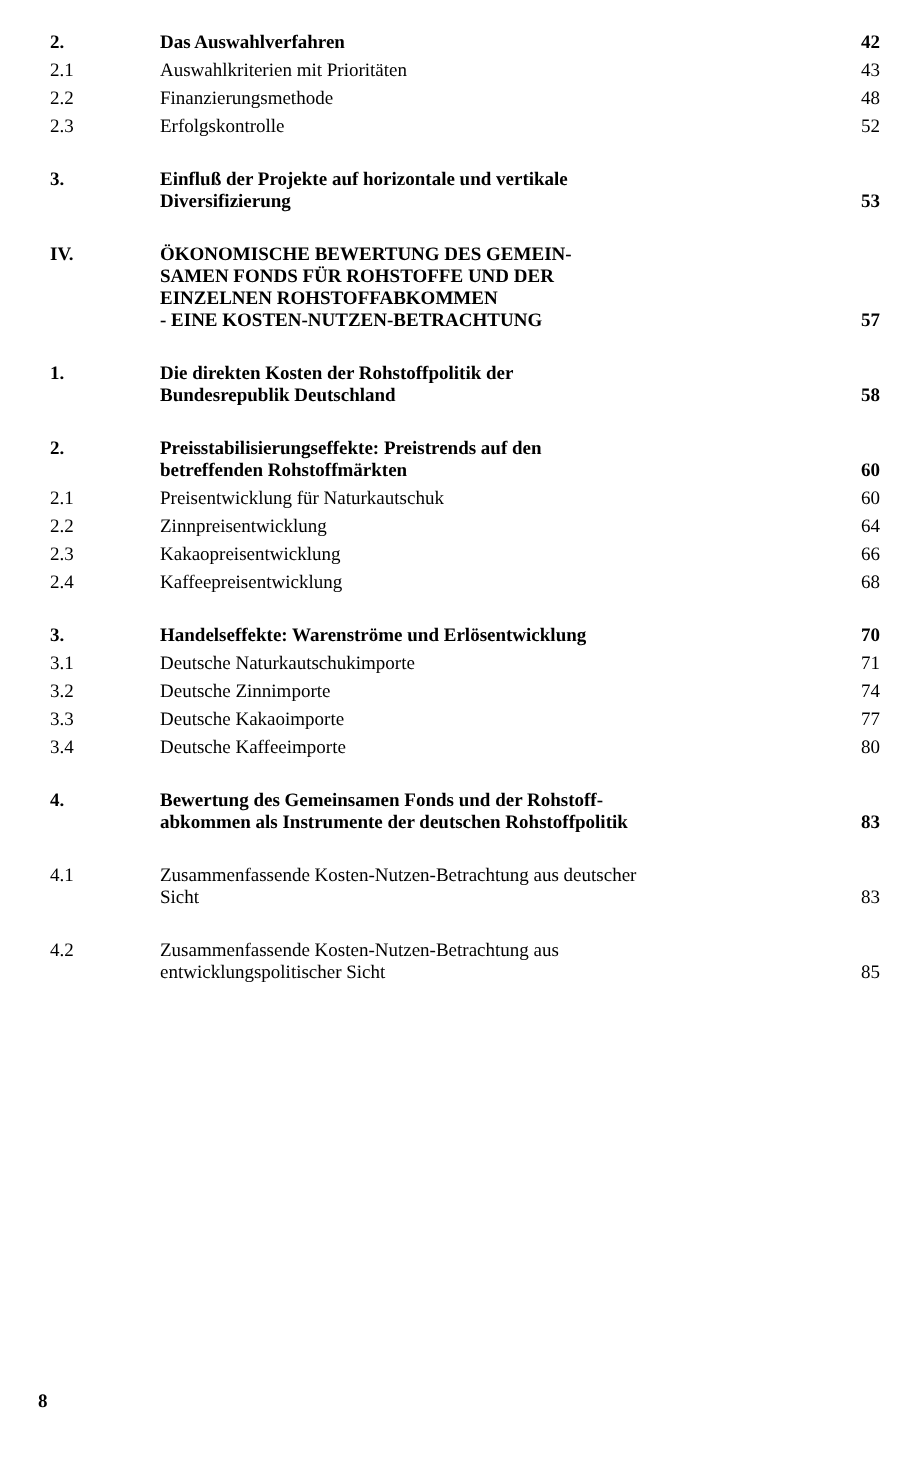| 2. | Das Auswahlverfahren | 42 |
| 2.1 | Auswahlkriterien mit Prioritäten | 43 |
| 2.2 | Finanzierungsmethode | 48 |
| 2.3 | Erfolgskontrolle | 52 |
| 3. | Einfluß der Projekte auf horizontale und vertikale Diversifizierung | 53 |
| IV. | ÖKONOMISCHE BEWERTUNG DES GEMEIN- SAMEN FONDS FÜR ROHSTOFFE UND DER EINZELNEN ROHSTOFFABKOMMEN - EINE KOSTEN-NUTZEN-BETRACHTUNG | 57 |
| 1. | Die direkten Kosten der Rohstoffpolitik der Bundesrepublik Deutschland | 58 |
| 2. | Preisstabilisierungseffekte: Preistrends auf den betreffenden Rohstoffmärkten | 60 |
| 2.1 | Preisentwicklung für Naturkautschuk | 60 |
| 2.2 | Zinnpreisentwicklung | 64 |
| 2.3 | Kakaopreisentwicklung | 66 |
| 2.4 | Kaffeepreisentwicklung | 68 |
| 3. | Handelseffekte: Warenströme und Erlösentwicklung | 70 |
| 3.1 | Deutsche Naturkautschukimporte | 71 |
| 3.2 | Deutsche Zinnimporte | 74 |
| 3.3 | Deutsche Kakaoimporte | 77 |
| 3.4 | Deutsche Kaffeeimporte | 80 |
| 4. | Bewertung des Gemeinsamen Fonds und der Rohstoff- abkommen als Instrumente der deutschen Rohstoffpolitik | 83 |
| 4.1 | Zusammenfassende Kosten-Nutzen-Betrachtung aus deutscher Sicht | 83 |
| 4.2 | Zusammenfassende Kosten-Nutzen-Betrachtung aus entwicklungspolitischer Sicht | 85 |
8